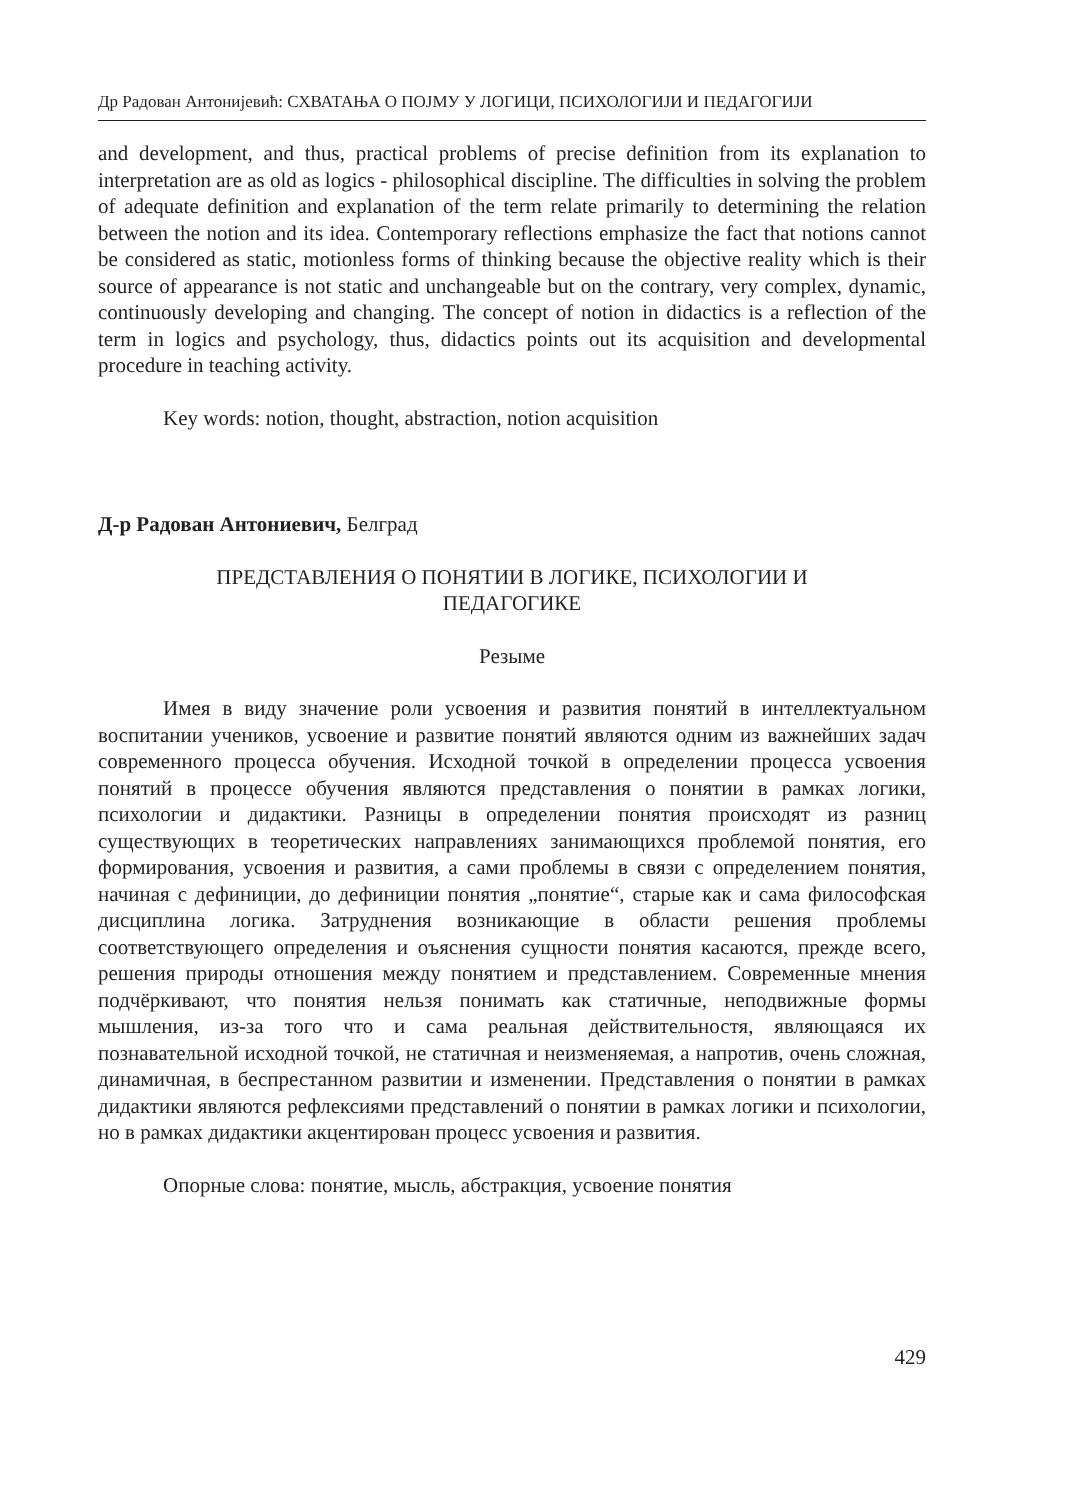Др Радован Антонијевић: СХВАТАЊА О ПОЈМУ У ЛОГИЦИ, ПСИХОЛОГИЈИ И ПЕДАГОГИЈИ
and development, and thus, practical problems of precise definition from its explanation to interpretation are as old as logics - philosophical discipline. The difficulties in solving the problem of adequate definition and explanation of the term relate primarily to determining the relation between the notion and its idea. Contemporary reflections emphasize the fact that notions cannot be considered as static, motionless forms of thinking because the objective reality which is their source of appearance is not static and unchangeable but on the contrary, very complex, dynamic, continuously developing and changing. The concept of notion in didactics is a reflection of the term in logics and psychology, thus, didactics points out its acquisition and developmental procedure in teaching activity.
Key words: notion, thought, abstraction, notion acquisition
Д-р Радован Антониевич, Белград
ПРЕДСТАВЛЕНИЯ О ПОНЯТИИ В ЛОГИКЕ, ПСИХОЛОГИИ И
ПЕДАГОГИКЕ
Резыме
Имея в виду значение роли усвоения и развития понятий в интеллектуальном воспитании учеников, усвоение и развитие понятий являются одним из важнейших задач современного процесса обучения. Исходной точкой в определении процесса усвоения понятий в процессе обучения являются представления о понятии в рамках логики, психологии и дидактики. Разницы в определении понятия происходят из разниц существующих в теоретических направлениях занимающихся проблемой понятия, его формирования, усвоения и развития, а сами проблемы в связи с определением понятия, начиная с дефиниции, до дефиниции понятия „понятие“, старые как и сама философская дисциплина логика. Затруднения возникающие в области решения проблемы соответствующего определения и оъяснения сущности понятия касаются, прежде всего, решения природы отношения между понятием и представлением. Современные мнения подчёркивают, что понятия нельзя понимать как статичные, неподвижные формы мышления, из-за того что и сама реальная действительностя, являющаяся их познавательной исходной точкой, не статичная и неизменяемая, а напротив, очень сложная, динамичная, в беспрестанном развитии и изменении. Представления о понятии в рамках дидактики являются рефлексиями представлений о понятии в рамках логики и психологии, но в рамках дидактики акцентирован процесс усвоения и развития.
Опорные слова: понятие, мысль, абстракция, усвоение понятия
429